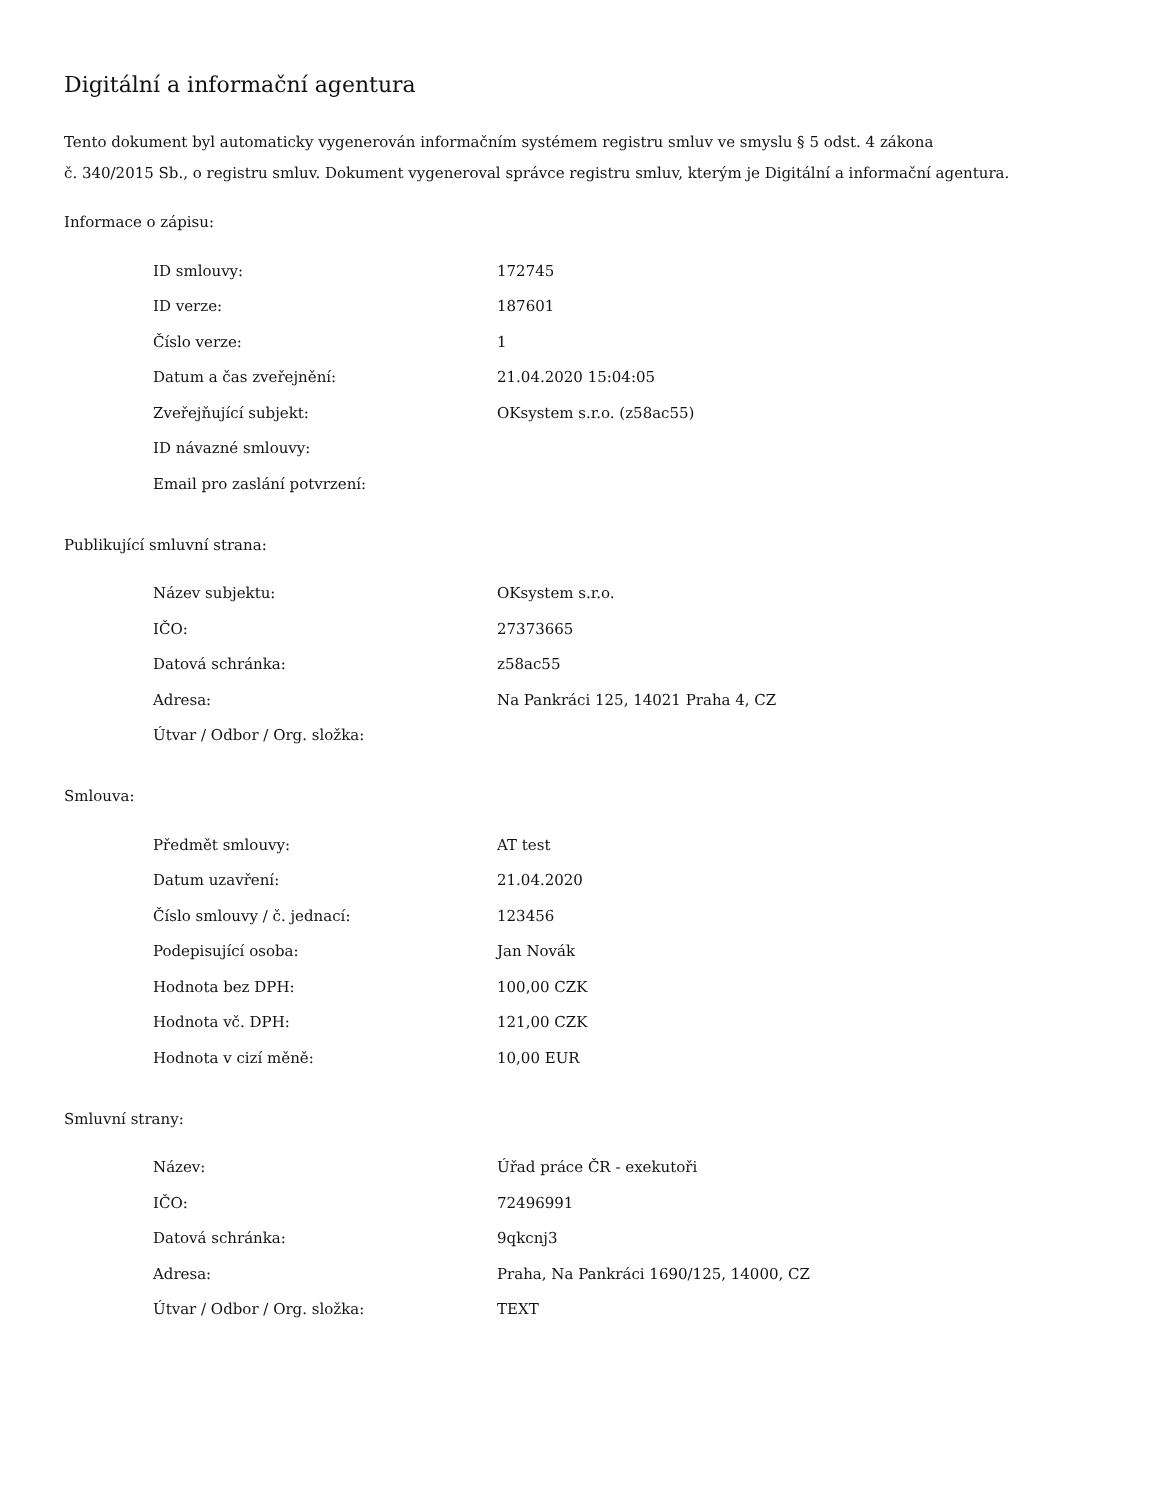Digitální a informační agentura
Tento dokument byl automaticky vygenerován informačním systémem registru smluv ve smyslu § 5 odst. 4 zákona
č. 340/2015 Sb., o registru smluv. Dokument vygeneroval správce registru smluv, kterým je Digitální a informační agentura.
Informace o zápisu:
| ID smlouvy: | 172745 |
| ID verze: | 187601 |
| Číslo verze: | 1 |
| Datum a čas zveřejnění: | 21.04.2020 15:04:05 |
| Zveřejňující subjekt: | OKsystem s.r.o. (z58ac55) |
| ID návazné smlouvy: | |
| Email pro zaslání potvrzení: | |
Publikující smluvní strana:
| Název subjektu: | OKsystem s.r.o. |
| IČO: | 27373665 |
| Datová schránka: | z58ac55 |
| Adresa: | Na Pankráci 125, 14021 Praha 4, CZ |
| Útvar / Odbor / Org. složka: | |
Smlouva:
| Předmět smlouvy: | AT test |
| Datum uzavření: | 21.04.2020 |
| Číslo smlouvy / č. jednací: | 123456 |
| Podepisující osoba: | Jan Novák |
| Hodnota bez DPH: | 100,00 CZK |
| Hodnota vč. DPH: | 121,00 CZK |
| Hodnota v cizí měně: | 10,00 EUR |
Smluvní strany:
| Název: | Úřad práce ČR - exekutoři |
| IČO: | 72496991 |
| Datová schránka: | 9qkcnj3 |
| Adresa: | Praha, Na Pankráci 1690/125, 14000, CZ |
| Útvar / Odbor / Org. složka: | TEXT |